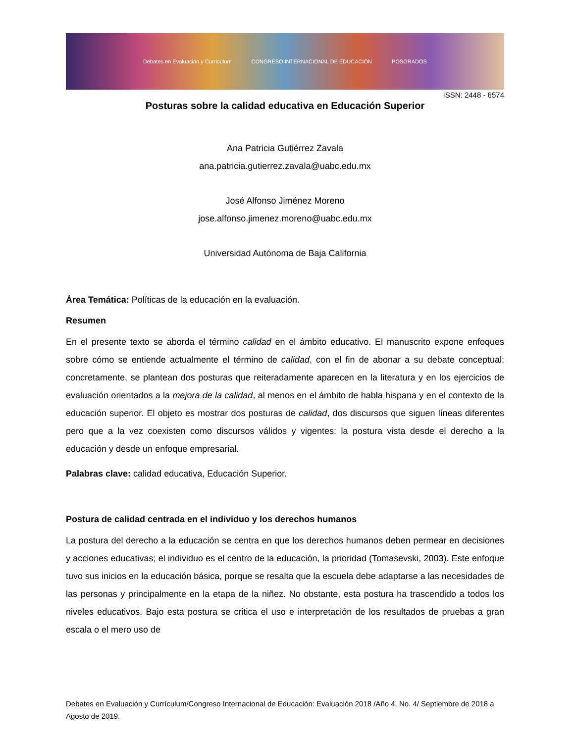Debates en Evaluación y Currículum CONGRESO INTERNACIONAL DE EDUCACIÓN POSGRADOS
ISSN: 2448 - 6574
Posturas sobre la calidad educativa en Educación Superior
Ana Patricia Gutiérrez Zavala
ana.patricia.gutierrez.zavala@uabc.edu.mx
José Alfonso Jiménez Moreno
jose.alfonso.jimenez.moreno@uabc.edu.mx
Universidad Autónoma de Baja California
Área Temática: Políticas de la educación en la evaluación.
Resumen
En el presente texto se aborda el término calidad en el ámbito educativo. El manuscrito expone enfoques sobre cómo se entiende actualmente el término de calidad, con el fin de abonar a su debate conceptual; concretamente, se plantean dos posturas que reiteradamente aparecen en la literatura y en los ejercicios de evaluación orientados a la mejora de la calidad, al menos en el ámbito de habla hispana y en el contexto de la educación superior. El objeto es mostrar dos posturas de calidad, dos discursos que siguen líneas diferentes pero que a la vez coexisten como discursos válidos y vigentes: la postura vista desde el derecho a la educación y desde un enfoque empresarial.
Palabras clave: calidad educativa, Educación Superior.
Postura de calidad centrada en el individuo y los derechos humanos
La postura del derecho a la educación se centra en que los derechos humanos deben permear en decisiones y acciones educativas; el individuo es el centro de la educación, la prioridad (Tomasevski, 2003). Este enfoque tuvo sus inicios en la educación básica, porque se resalta que la escuela debe adaptarse a las necesidades de las personas y principalmente en la etapa de la niñez. No obstante, esta postura ha trascendido a todos los niveles educativos. Bajo esta postura se critica el uso e interpretación de los resultados de pruebas a gran escala o el mero uso de
Debates en Evaluación y Currículum/Congreso Internacional de Educación: Evaluación 2018 /Año 4, No. 4/ Septiembre de 2018 a Agosto de 2019.